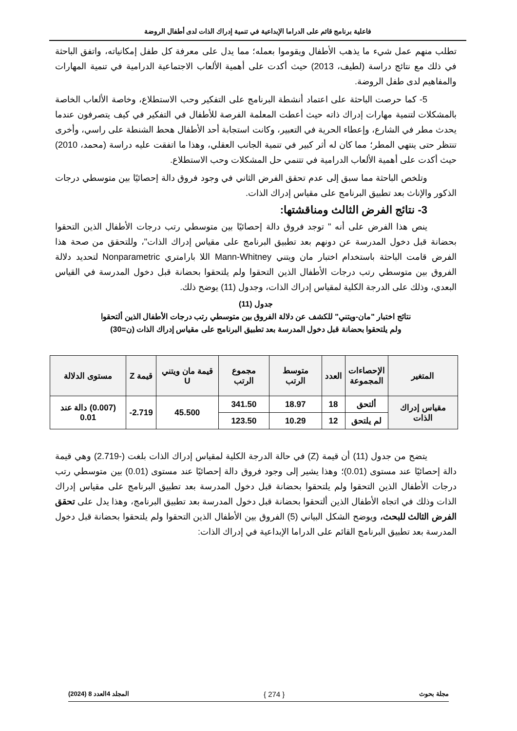فاعلية برنامج قائم على الدراما الإبداعية في تنمية إدراك الذات لدى أطفال الروضة
تطلب منهم عمل شيء ما يذهب الأطفال ويقوموا بعمله؛ مما يدل على معرفة كل طفل إمكانياته، واتفق الباحثة في ذلك مع نتائج دراسة (لطيف، 2013) حيث أكدت على أهمية الألعاب الاجتماعية الدرامية في تنمية المهارات والمفاهيم لدى طفل الروضة.
5- كما حرصت الباحثة على اعتماد أنشطة البرنامج على التفكير وحب الاستطلاع، وخاصة الألعاب الخاصة بالمشكلات لتنمية مهارات إدراك ذاته حيث أعطت المعلمة الفرصة للأطفال في التفكير في كيف يتصرفون عندما يحدث مطر في الشارع، وإعطاء الحرية في التعبير، وكانت استجابة أحد الأطفال هحط الشنطة على راسي، وأخرى تنتظر حتى ينتهي المطر؛ مما كان له أثر كبير في تنمية الجانب العقلي، وهذا ما اتفقت عليه دراسة (محمد، 2010) حيث أكدت على أهمية الألعاب الدرامية في تتنمي حل المشكلات وحب الاستطلاع.
وتلخص الباحثة مما سبق إلى عدم تحقق الفرض الثاني في وجود فروق دالة إحصائيًا بين متوسطي درجات الذكور والإناث بعد تطبيق البرنامج على مقياس إدراك الذات.
3- نتائج الفرض الثالث ومناقشتها:
ينص هذا الفرض على أنه " توجد فروق دالة إحصائيًا بين متوسطي رتب درجات الأطفال الذين التحقوا بحضانة قبل دخول المدرسة عن دونهم بعد تطبيق البرنامج على مقياس إدراك الذات"، وللتحقق من صحة هذا الفرض قامت الباحثة باستخدام اختبار مان ويتني Mann-Whitney اللا بارامتري Nonparametric لتحديد دلالة الفروق بين متوسطي رتب درجات الأطفال الذين التحقوا ولم يلتحقوا بحضانة قبل دخول المدرسة في القياس البعدي، وذلك على الدرجة الكلية لمقياس إدراك الذات، وجدول (11) يوضح ذلك.
جدول (11)
نتائج اختبار "مان-ويتني" للكشف عن دلالة الفروق بين متوسطي رتب درجات الأطفال الذين ألتحقوا
ولم يلتحقوا بحضانة قبل دخول المدرسة بعد تطبيق البرنامج على مقياس إدراك الذات (ن=30)
| المتغير | الإحصاءات المجموعة | العدد | متوسط الرتب | مجموع الرتب | قيمة مان ويتني U | قيمة Z | مستوى الدلالة |
| --- | --- | --- | --- | --- | --- | --- | --- |
| مقياس إدراك الذات | ألتحق | 18 | 18.97 | 341.50 | 45.500 | 2.719- | (0.007) دالة عند 0.01 |
| | لم يلتحق | 12 | 10.29 | 123.50 | | | |
يتضح من جدول (11) أن قيمة (Z) في حالة الدرجة الكلية لمقياس إدراك الذات بلغت (-2.719) وهي قيمة دالة إحصائيًا عند مستوى (0.01)؛ وهذا يشير إلى وجود فروق دالة إحصائيًا عند مستوى (0.01) بين متوسطي رتب درجات الأطفال الذين التحقوا ولم يلتحقوا بحضانة قبل دخول المدرسة بعد تطبيق البرنامج على مقياس إدراك الذات وذلك في اتجاه الأطفال الذين ألتحقوا بحضانة قبل دخول المدرسة بعد تطبيق البرنامج، وهذا يدل على تحقق الفرض الثالث للبحث، ويوضح الشكل البياني (5) الفروق بين الأطفال الذين التحقوا ولم يلتحقوا بحضانة قبل دخول المدرسة بعد تطبيق البرنامج القائم على الدراما الإبداعية في إدراك الذات:
مجلة بحوث { 274 } المجلد 4العدد 8 (2024)